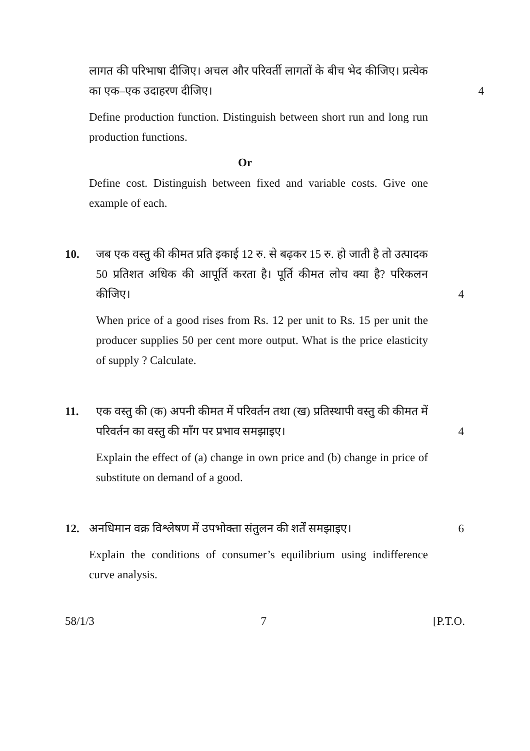लागत की परिभाषा दीजिए। अचल और परिवर्ती लागतों के बीच भेद कीजिए। प्रत्येक का एक–एक उदाहरण दीजिए।
4
Define production function. Distinguish between short run and long run production functions.
Or
Define cost. Distinguish between fixed and variable costs. Give one example of each.
10. जब एक वस्तु की कीमत प्रति इकाई 12 रु. से बढ़कर 15 रु. हो जाती है तो उत्पादक 50 प्रतिशत अधिक की आपूर्ति करता है। पूर्ति कीमत लोच क्या है? परिकलन कीजिए।
4
When price of a good rises from Rs. 12 per unit to Rs. 15 per unit the producer supplies 50 per cent more output. What is the price elasticity of supply ? Calculate.
11. एक वस्तु की (क) अपनी कीमत में परिवर्तन तथा (ख) प्रतिस्थापी वस्तु की कीमत में परिवर्तन का वस्तु की माँग पर प्रभाव समझाइए।
4
Explain the effect of (a) change in own price and (b) change in price of substitute on demand of a good.
12. अनधिमान वक्र विश्लेषण में उपभोक्ता संतुलन की शर्तें समझाइए।
6
Explain the conditions of consumer’s equilibrium using indifference curve analysis.
58/1/3 7 [P.T.O.